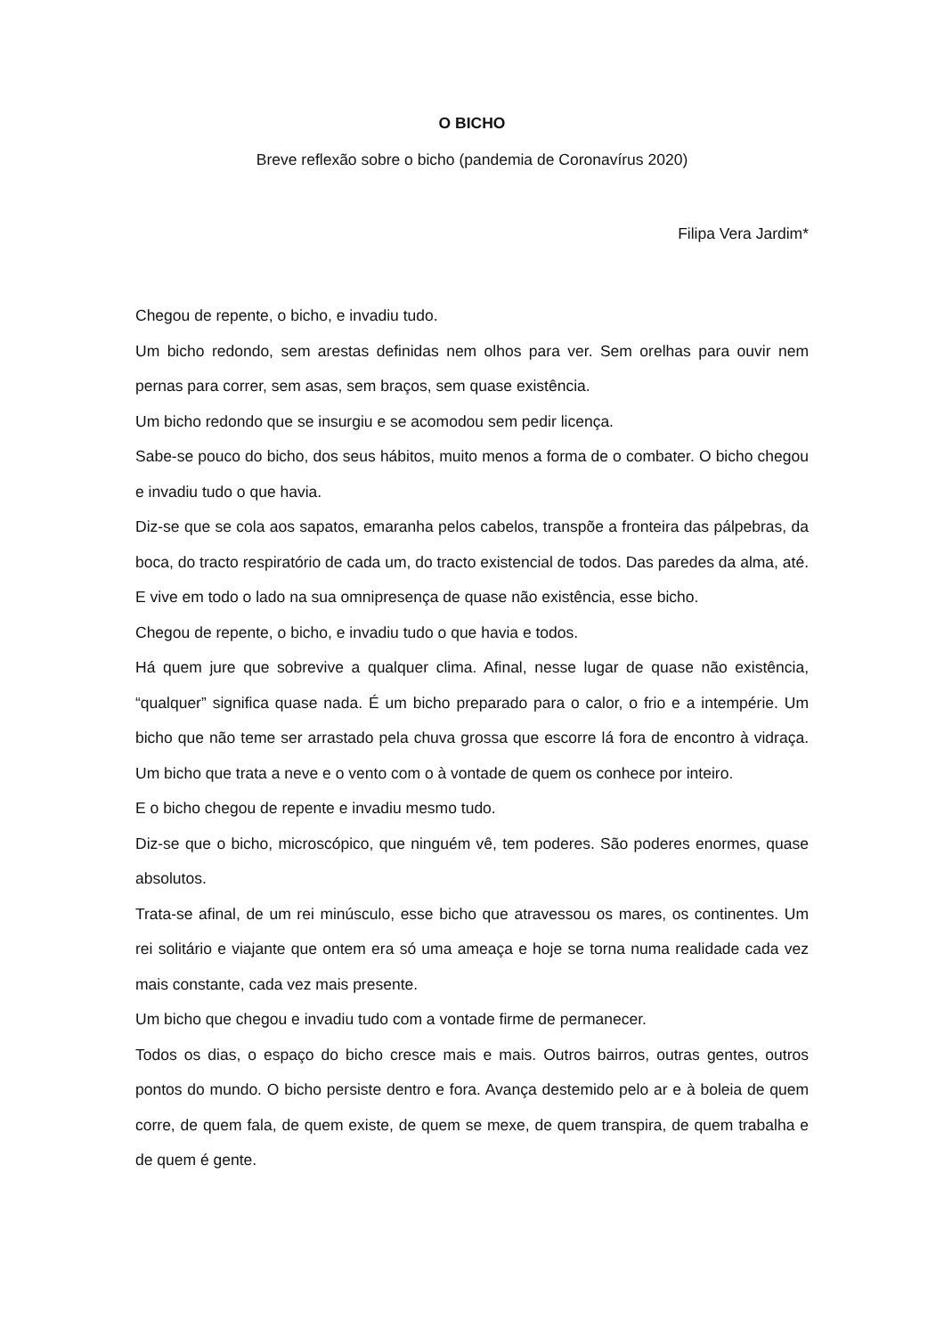O BICHO
Breve reflexão sobre o bicho (pandemia de Coronavírus 2020)
Filipa Vera Jardim*
Chegou de repente, o bicho, e invadiu tudo.
Um bicho redondo, sem arestas definidas nem olhos para ver. Sem orelhas para ouvir nem pernas para correr, sem asas, sem braços, sem quase existência.
Um bicho redondo que se insurgiu e se acomodou sem pedir licença.
Sabe-se pouco do bicho, dos seus hábitos, muito menos a forma de o combater. O bicho chegou e invadiu tudo o que havia.
Diz-se que se cola aos sapatos, emaranha pelos cabelos, transpõe a fronteira das pálpebras, da boca, do tracto respiratório de cada um, do tracto existencial de todos. Das paredes da alma, até. E vive em todo o lado na sua omnipresença de quase não existência, esse bicho.
Chegou de repente, o bicho, e invadiu tudo o que havia e todos.
Há quem jure que sobrevive a qualquer clima. Afinal, nesse lugar de quase não existência, “qualquer” significa quase nada. É um bicho preparado para o calor, o frio e a intempérie. Um bicho que não teme ser arrastado pela chuva grossa que escorre lá fora de encontro à vidraça. Um bicho que trata a neve e o vento com o à vontade de quem os conhece por inteiro.
E o bicho chegou de repente e invadiu mesmo tudo.
Diz-se que o bicho, microscópico, que ninguém vê, tem poderes. São poderes enormes, quase absolutos.
Trata-se afinal, de um rei minúsculo, esse bicho que atravessou os mares, os continentes. Um rei solitário e viajante que ontem era só uma ameaça e hoje se torna numa realidade cada vez mais constante, cada vez mais presente.
Um bicho que chegou e invadiu tudo com a vontade firme de permanecer.
Todos os dias, o espaço do bicho cresce mais e mais. Outros bairros, outras gentes, outros pontos do mundo. O bicho persiste dentro e fora. Avança destemido pelo ar e à boleia de quem corre, de quem fala, de quem existe, de quem se mexe, de quem transpira, de quem trabalha e de quem é gente.